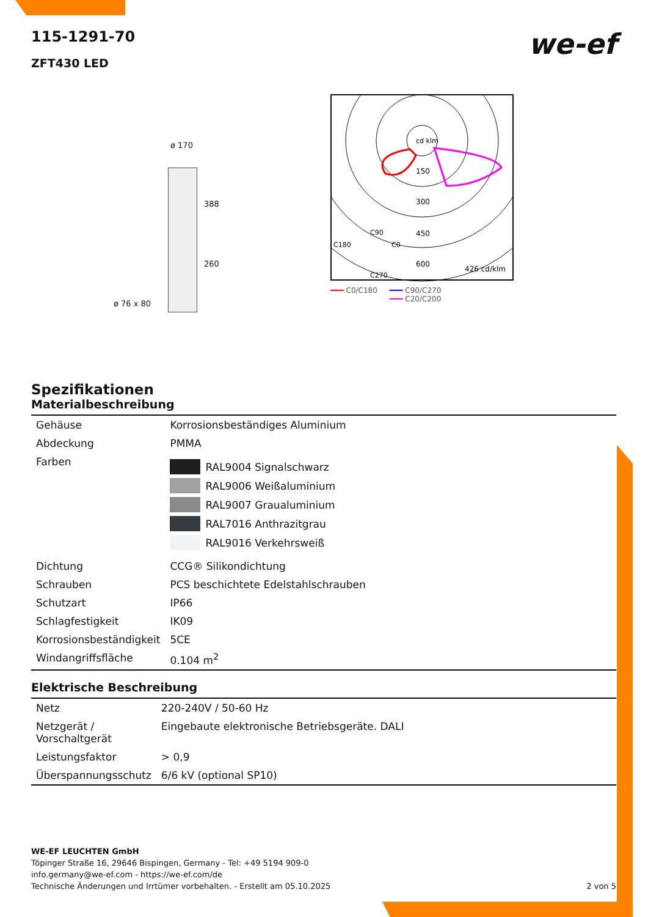we-ef
115-1291-70
ZFT430 LED
ø 170
388
260
ø 76 x 80
150
300
450
600
426 cd/klm
cd klm
C90
C180
C0
C270
━━━ C0/C180 ━━━ C90/C270
━━━ C20/C200
Spezifikationen
Materialbeschreibung
| Gehäuse | Korrosionsbeständiges Aluminium |
| Abdeckung | PMMA |
| Farben | RAL9004 Signalschwarz RAL9006 Weißaluminium RAL9007 Graualuminium RAL7016 Anthrazitgrau RAL9016 Verkehrsweiß |
| Dichtung | CCG® Silikondichtung |
| Schrauben | PCS beschichtete Edelstahlschrauben |
| Schutzart | IP66 |
| Schlagfestigkeit | IK09 |
| Korrosionsbeständigkeit | 5CE |
| Windangriffsfläche | 0.104 m<sup>2</sup> |
Elektrische Beschreibung
| Netz | 220-240V / 50-60 Hz |
| Netzgerät / Vorschaltgerät | Eingebaute elektronische Betriebsgeräte. DALI |
| Leistungsfaktor | > 0,9 |
| Überspannungsschutz | 6/6 kV (optional SP10) |
WE-EF LEUCHTEN GmbH
Töpinger Straße 16, 29646 Bispingen, Germany - Tel: +49 5194 909-0
info.germany@we-ef.com - https://we-ef.com/de
Technische Änderungen und Irrtümer vorbehalten. - Erstellt am 05.10.2025 2 von 5